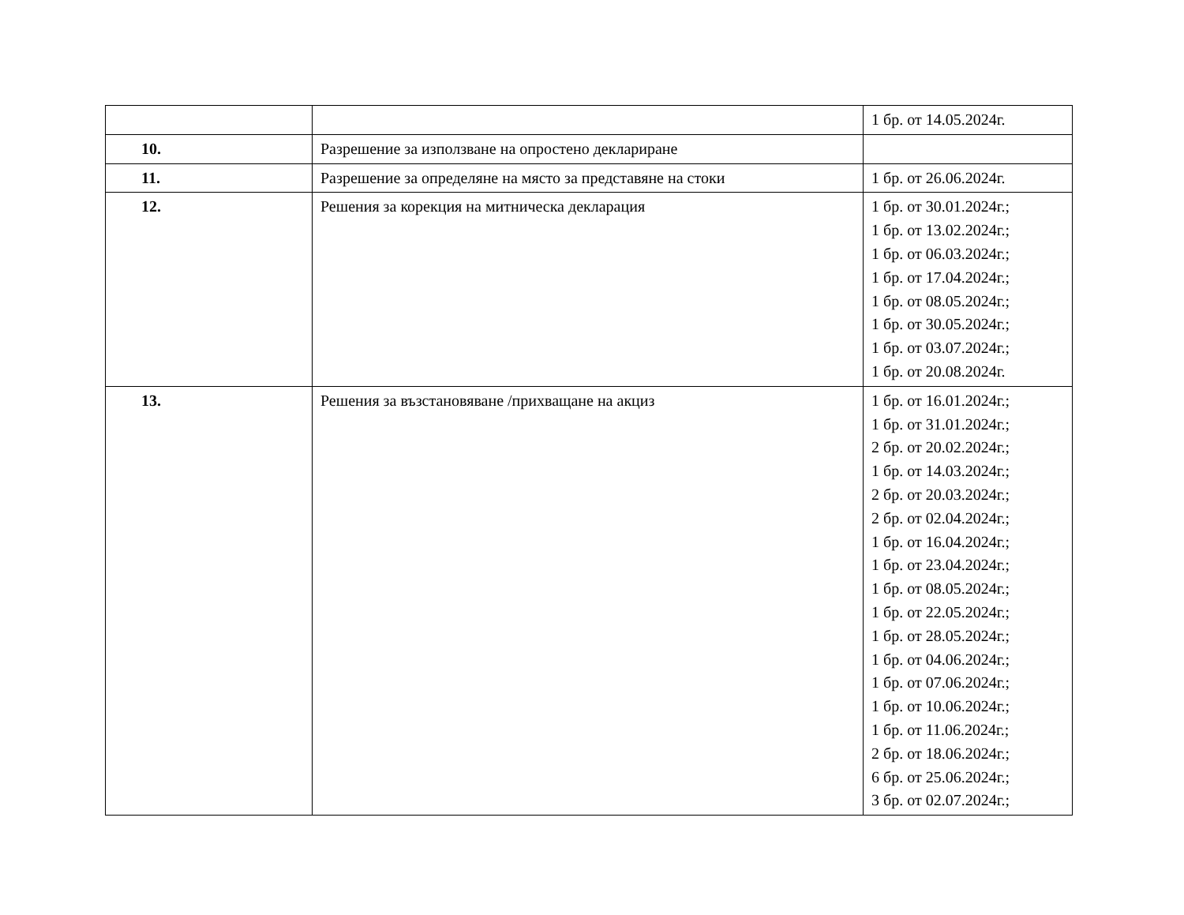| | | 1 бр. от 14.05.2024г. |
| 10. | Разрешение за използване на опростено деклариране | |
| 11. | Разрешение за определяне на място за представяне на стоки | 1 бр. от 26.06.2024г. |
| 12. | Решения за корекция на митническа декларация | 1 бр. от 30.01.2024г.; 1 бр. от 13.02.2024г.; 1 бр. от 06.03.2024г.; 1 бр. от 17.04.2024г.; 1 бр. от 08.05.2024г.; 1 бр. от 30.05.2024г.; 1 бр. от 03.07.2024г.; 1 бр. от 20.08.2024г. |
| 13. | Решения за възстановяване /прихващане на акциз | 1 бр. от 16.01.2024г.; 1 бр. от 31.01.2024г.; 2 бр. от 20.02.2024г.; 1 бр. от 14.03.2024г.; 2 бр. от 20.03.2024г.; 2 бр. от 02.04.2024г.; 1 бр. от 16.04.2024г.; 1 бр. от 23.04.2024г.; 1 бр. от 08.05.2024г.; 1 бр. от 22.05.2024г.; 1 бр. от 28.05.2024г.; 1 бр. от 04.06.2024г.; 1 бр. от 07.06.2024г.; 1 бр. от 10.06.2024г.; 1 бр. от 11.06.2024г.; 2 бр. от 18.06.2024г.; 6 бр. от 25.06.2024г.; 3 бр. от 02.07.2024г.; |